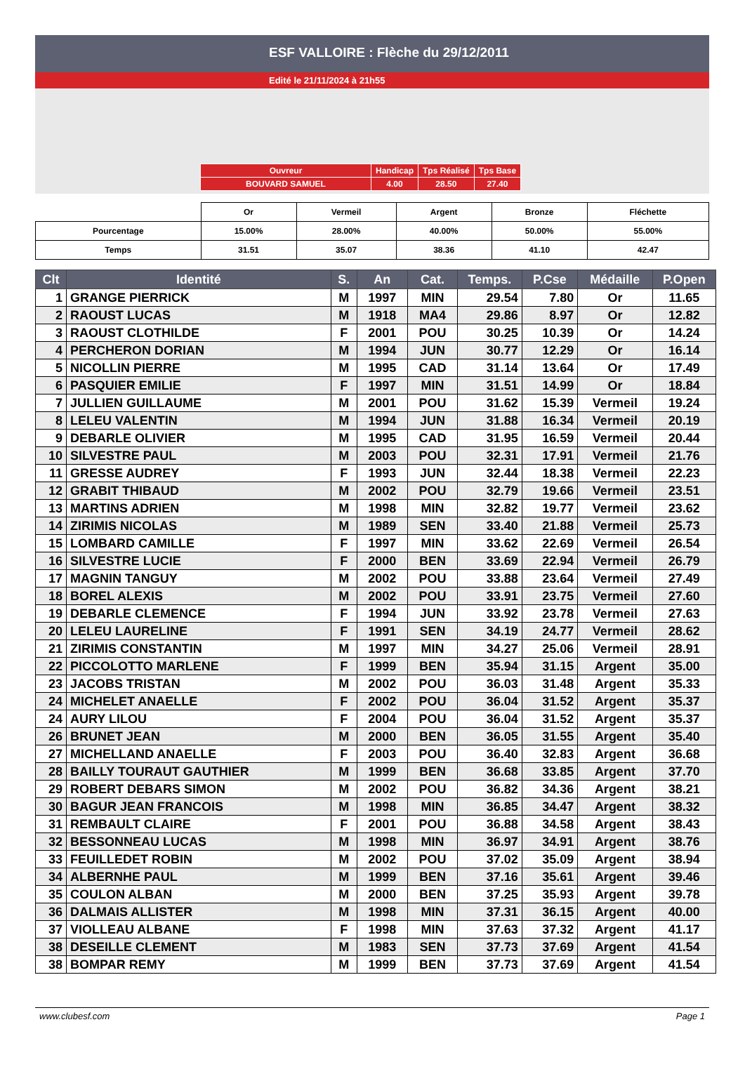ESF VALLOIRE : Flèche du 29/12/2011
Edité le 21/11/2024 à 21h55
| Ouvreur | Handicap | Tps Réalisé | Tps Base |
| BOUVARD SAMUEL | 4.00 | 28.50 | 27.40 |
| | Or | Vermeil | Argent | Bronze | Fléchette |
| Pourcentage | 15.00% | 28.00% | 40.00% | 50.00% | 55.00% |
| Temps | 31.51 | 35.07 | 38.36 | 41.10 | 42.47 |
| Clt | Identité | S. | An | Cat. | Temps. | P.Cse | Médaille | P.Open |
| --- | --- | --- | --- | --- | --- | --- | --- | --- |
| 1 | GRANGE PIERRICK | M | 1997 | MIN | 29.54 | 7.80 | Or | 11.65 |
| 2 | RAOUST LUCAS | M | 1918 | MA4 | 29.86 | 8.97 | Or | 12.82 |
| 3 | RAOUST CLOTHILDE | F | 2001 | POU | 30.25 | 10.39 | Or | 14.24 |
| 4 | PERCHERON DORIAN | M | 1994 | JUN | 30.77 | 12.29 | Or | 16.14 |
| 5 | NICOLLIN PIERRE | M | 1995 | CAD | 31.14 | 13.64 | Or | 17.49 |
| 6 | PASQUIER EMILIE | F | 1997 | MIN | 31.51 | 14.99 | Or | 18.84 |
| 7 | JULLIEN GUILLAUME | M | 2001 | POU | 31.62 | 15.39 | Vermeil | 19.24 |
| 8 | LELEU VALENTIN | M | 1994 | JUN | 31.88 | 16.34 | Vermeil | 20.19 |
| 9 | DEBARLE OLIVIER | M | 1995 | CAD | 31.95 | 16.59 | Vermeil | 20.44 |
| 10 | SILVESTRE PAUL | M | 2003 | POU | 32.31 | 17.91 | Vermeil | 21.76 |
| 11 | GRESSE AUDREY | F | 1993 | JUN | 32.44 | 18.38 | Vermeil | 22.23 |
| 12 | GRABIT THIBAUD | M | 2002 | POU | 32.79 | 19.66 | Vermeil | 23.51 |
| 13 | MARTINS ADRIEN | M | 1998 | MIN | 32.82 | 19.77 | Vermeil | 23.62 |
| 14 | ZIRIMIS NICOLAS | M | 1989 | SEN | 33.40 | 21.88 | Vermeil | 25.73 |
| 15 | LOMBARD CAMILLE | F | 1997 | MIN | 33.62 | 22.69 | Vermeil | 26.54 |
| 16 | SILVESTRE LUCIE | F | 2000 | BEN | 33.69 | 22.94 | Vermeil | 26.79 |
| 17 | MAGNIN TANGUY | M | 2002 | POU | 33.88 | 23.64 | Vermeil | 27.49 |
| 18 | BOREL ALEXIS | M | 2002 | POU | 33.91 | 23.75 | Vermeil | 27.60 |
| 19 | DEBARLE CLEMENCE | F | 1994 | JUN | 33.92 | 23.78 | Vermeil | 27.63 |
| 20 | LELEU LAURELINE | F | 1991 | SEN | 34.19 | 24.77 | Vermeil | 28.62 |
| 21 | ZIRIMIS CONSTANTIN | M | 1997 | MIN | 34.27 | 25.06 | Vermeil | 28.91 |
| 22 | PICCOLOTTO MARLENE | F | 1999 | BEN | 35.94 | 31.15 | Argent | 35.00 |
| 23 | JACOBS TRISTAN | M | 2002 | POU | 36.03 | 31.48 | Argent | 35.33 |
| 24 | MICHELET ANAELLE | F | 2002 | POU | 36.04 | 31.52 | Argent | 35.37 |
| 24 | AURY LILOU | F | 2004 | POU | 36.04 | 31.52 | Argent | 35.37 |
| 26 | BRUNET JEAN | M | 2000 | BEN | 36.05 | 31.55 | Argent | 35.40 |
| 27 | MICHELLAND ANAELLE | F | 2003 | POU | 36.40 | 32.83 | Argent | 36.68 |
| 28 | BAILLY TOURAUT GAUTHIER | M | 1999 | BEN | 36.68 | 33.85 | Argent | 37.70 |
| 29 | ROBERT DEBARS SIMON | M | 2002 | POU | 36.82 | 34.36 | Argent | 38.21 |
| 30 | BAGUR JEAN FRANCOIS | M | 1998 | MIN | 36.85 | 34.47 | Argent | 38.32 |
| 31 | REMBAULT CLAIRE | F | 2001 | POU | 36.88 | 34.58 | Argent | 38.43 |
| 32 | BESSONNEAU LUCAS | M | 1998 | MIN | 36.97 | 34.91 | Argent | 38.76 |
| 33 | FEUILLEDET ROBIN | M | 2002 | POU | 37.02 | 35.09 | Argent | 38.94 |
| 34 | ALBERNHE PAUL | M | 1999 | BEN | 37.16 | 35.61 | Argent | 39.46 |
| 35 | COULON ALBAN | M | 2000 | BEN | 37.25 | 35.93 | Argent | 39.78 |
| 36 | DALMAIS ALLISTER | M | 1998 | MIN | 37.31 | 36.15 | Argent | 40.00 |
| 37 | VIOLLEAU ALBANE | F | 1998 | MIN | 37.63 | 37.32 | Argent | 41.17 |
| 38 | DESEILLE CLEMENT | M | 1983 | SEN | 37.73 | 37.69 | Argent | 41.54 |
| 38 | BOMPAR REMY | M | 1999 | BEN | 37.73 | 37.69 | Argent | 41.54 |
www.clubesf.com Page 1